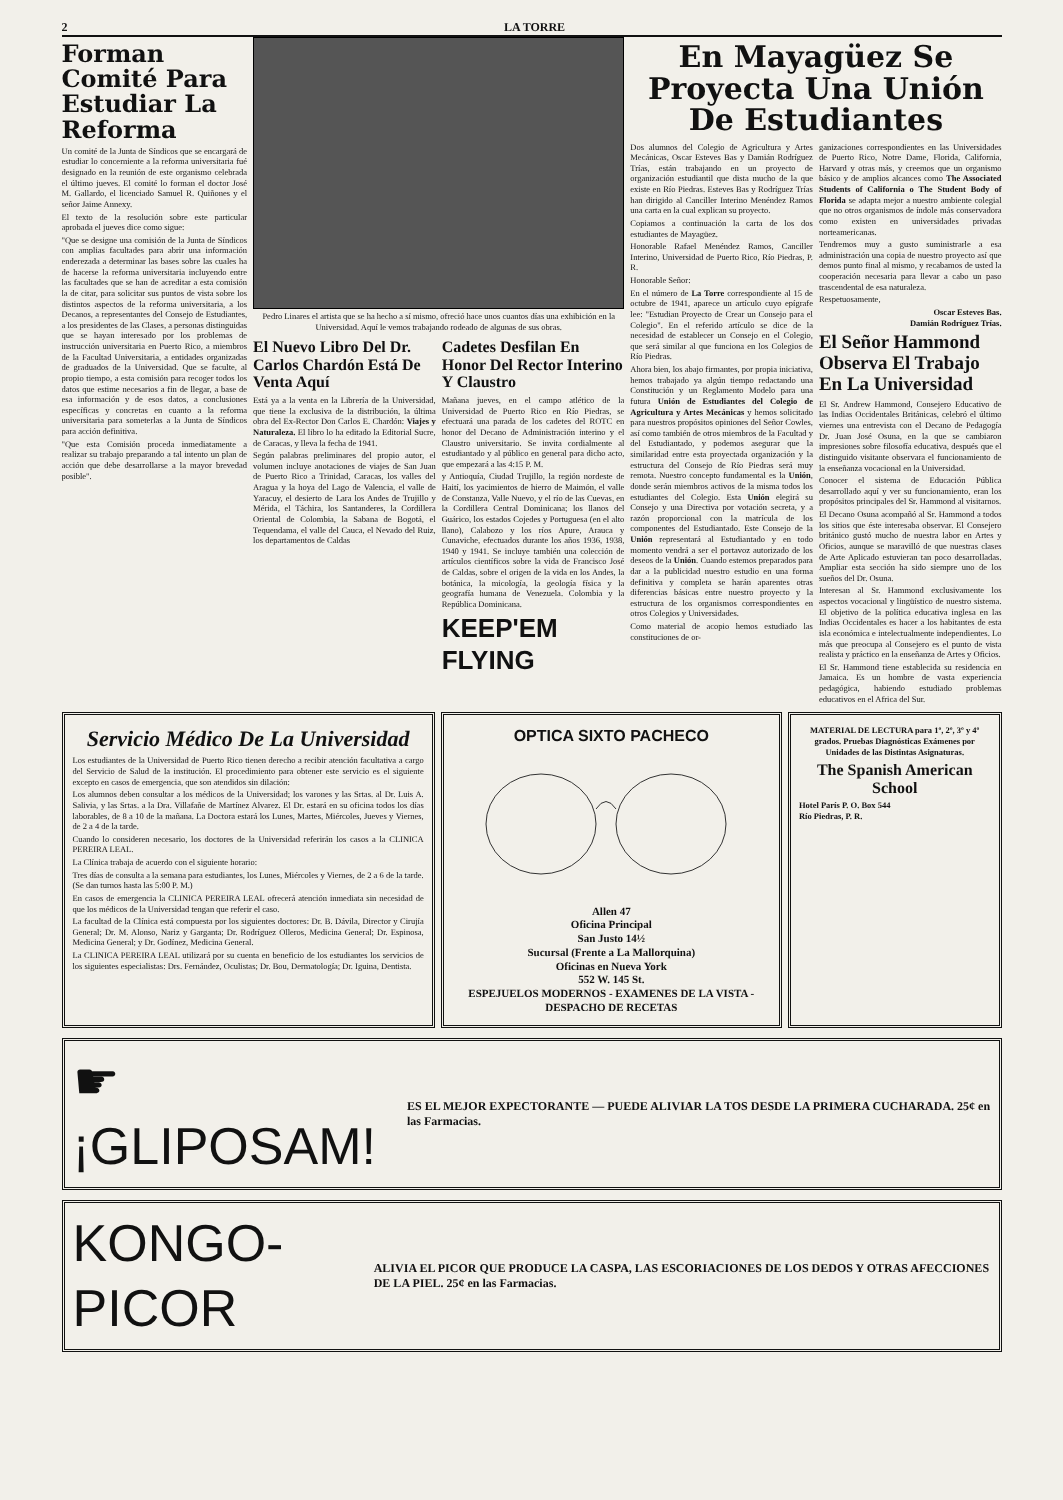2 LA TORRE
Forman Comité Para Estudiar La Reforma
Un comité de la Junta de Síndicos que se encargará de estudiar lo concerniente a la reforma universitaria fué designado en la reunión de este organismo celebrada el último jueves. El comité lo forman el doctor José M. Gallardo, el licenciado Samuel R. Quiñones y el señor Jaime Annexy.
El texto de la resolución sobre este particular aprobada el jueves dice como sigue:
"Que se designe una comisión de la Junta de Síndicos con amplias facultades para abrir una información enderezada a determinar las bases sobre las cuales ha de hacerse la reforma universitaria incluyendo entre las facultades que se han de acreditar a esta comisión la de citar, para solicitar sus puntos de vista sobre los distintos aspectos de la reforma universitaria, a los Decanos, a representantes del Consejo de Estudiantes, a los presidentes de las Clases, a personas distinguidas que se hayan interesado por los problemas de instrucción universitaria en Puerto Rico, a miembros de la Facultad Universitaria, a entidades organizadas de graduados de la Universidad. Que se faculte, al propio tiempo, a esta comisión para recoger todos los datos que estime necesarios a fin de llegar, a base de esa información y de esos datos, a conclusiones específicas y concretas en cuanto a la reforma universitaria para someterlas a la Junta de Síndicos para acción definitiva.
"Que esta Comisión proceda inmediatamente a realizar su trabajo preparando a tal intento un plan de acción que debe desarrollarse a la mayor brevedad posible".
Pedro Linares el artista que se ha hecho a sí mismo, ofreció hace unos cuantos días una exhibición en la Universidad. Aquí le vemos trabajando rodeado de algunas de sus obras.
El Nuevo Libro Del Dr. Carlos Chardón Está De Venta Aquí
Está ya a la venta en la Librería de la Universidad, que tiene la exclusiva de la distribución, la última obra del Ex-Rector Don Carlos E. Chardón: Viajes y Naturaleza. El libro lo ha editado la Editorial Sucre, de Caracas, y lleva la fecha de 1941.
Según palabras preliminares del propio autor, el volumen incluye anotaciones de viajes de San Juan de Puerto Rico a Trinidad, Caracas, los valles del Aragua y la hoya del Lago de Valencia, el valle de Yaracuy, el desierto de Lara los Andes de Trujillo y Mérida, el Táchira, los Santanderes, la Cordillera Oriental de Colombia, la Sabana de Bogotá, el Tequendama, el valle del Cauca, el Nevado del Ruiz, los departamentos de Caldas
Cadetes Desfilan En Honor Del Rector Interino Y Claustro
Mañana jueves, en el campo atlético de la Universidad de Puerto Rico en Río Piedras, se efectuará una parada de los cadetes del ROTC en honor del Decano de Administración interino y el Claustro universitario. Se invita cordialmente al estudiantado y al público en general para dicho acto, que empezará a las 4:15 P. M.
y Antioquía, Ciudad Trujillo, la región nordeste de Haití, los yacimientos de hierro de Maimón, el valle de Constanza, Valle Nuevo, y el río de las Cuevas, en la Cordillera Central Dominicana; los llanos del Guárico, los estados Cojedes y Portuguesa (en el alto llano), Calabozo y los ríos Apure, Arauca y Cunaviche, efectuados durante los años 1936, 1938, 1940 y 1941. Se incluye también una colección de artículos científicos sobre la vida de Francisco José de Caldas, sobre el origen de la vida en los Andes, la botánica, la micología, la geología física y la geografía humana de Venezuela. Colombia y la República Dominicana.
KEEP'EM FLYING
En Mayagüez Se Proyecta Una Unión De Estudiantes
Dos alumnos del Colegio de Agricultura y Artes Mecánicas, Oscar Esteves Bas y Damián Rodríguez Trías, están trabajando en un proyecto de organización estudiantil que dista mucho de la que existe en Río Piedras. Esteves Bas y Rodríguez Trías han dirigido al Canciller Interino Menéndez Ramos una carta en la cual explican su proyecto.
Copiamos a continuación la carta de los dos estudiantes de Mayagüez.
Honorable Rafael Menéndez Ramos, Canciller Interino, Universidad de Puerto Rico, Río Piedras, P. R.
Honorable Señor:
En el número de La Torre correspondiente al 15 de octubre de 1941, aparece un artículo cuyo epígrafe lee: "Estudian Proyecto de Crear un Consejo para el Colegio". En el referido artículo se dice de la necesidad de establecer un Consejo en el Colegio, que será similar al que funciona en los Colegios de Río Piedras.
Ahora bien, los abajo firmantes, por propia iniciativa, hemos trabajado ya algún tiempo redactando una Constitución y un Reglamento Modelo para una futura Unión de Estudiantes del Colegio de Agricultura y Artes Mecánicas y hemos solicitado para nuestros propósitos opiniones del Señor Cowles, así como también de otros miembros de la Facultad y del Estudiantado, y podemos asegurar que la similaridad entre esta proyectada organización y la estructura del Consejo de Río Piedras será muy remota. Nuestro concepto fundamental es la Unión, donde serán miembros activos de la misma todos los estudiantes del Colegio. Esta Unión elegirá su Consejo y una Directiva por votación secreta, y a razón proporcional con la matrícula de los componentes del Estudiantado. Este Consejo de la Unión representará al Estudiantado y en todo momento vendrá a ser el portavoz autorizado de los deseos de la Unión. Cuando estemos preparados para dar a la publicidad nuestro estudio en una forma definitiva y completa se harán aparentes otras diferencias básicas entre nuestro proyecto y la estructura de los organismos correspondientes en otros Colegios y Universidades.
Como material de acopio hemos estudiado las constituciones de or-
ganizaciones correspondientes en las Universidades de Puerto Rico, Notre Dame, Florida, California, Harvard y otras más, y creemos que un organismo básico y de amplios alcances como The Associated Students of California o The Student Body of Florida se adapta mejor a nuestro ambiente colegial que no otros organismos de índole más conservadora como existen en universidades privadas norteamericanas.
Tendremos muy a gusto suministrarle a esa administración una copia de nuestro proyecto así que demos punto final al mismo, y recabamos de usted la cooperación necesaria para llevar a cabo un paso trascendental de esa naturaleza.
Respetuosamente,
Oscar Esteves Bas.
Damián Rodríguez Trías.
El Señor Hammond Observa El Trabajo En La Universidad
El Sr. Andrew Hammond, Consejero Educativo de las Indias Occidentales Británicas, celebró el último viernes una entrevista con el Decano de Pedagogía Dr. Juan José Osuna, en la que se cambiaron impresiones sobre filosofía educativa, después que el distinguido visitante observara el funcionamiento de la enseñanza vocacional en la Universidad.
Conocer el sistema de Educación Pública desarrollado aquí y ver su funcionamiento, eran los propósitos principales del Sr. Hammond al visitarnos.
El Decano Osuna acompañó al Sr. Hammond a todos los sitios que éste interesaba observar. El Consejero británico gustó mucho de nuestra labor en Artes y Oficios, aunque se maravilló de que nuestras clases de Arte Aplicado estuvieran tan poco desarrolladas. Ampliar esta sección ha sido siempre uno de los sueños del Dr. Osuna.
Interesan al Sr. Hammond exclusivamente los aspectos vocacional y lingüístico de nuestro sistema. El objetivo de la política educativa inglesa en las Indias Occidentales es hacer a los habitantes de esta isla económica e intelectualmente independientes. Lo más que preocupa al Consejero es el punto de vista realista y práctico en la enseñanza de Artes y Oficios.
El Sr. Hammond tiene establecida su residencia en Jamaica. Es un hombre de vasta experiencia pedagógica, habiendo estudiado problemas educativos en el Africa del Sur.
Servicio Médico De La Universidad
Los estudiantes de la Universidad de Puerto Rico tienen derecho a recibir atención facultativa a cargo del Servicio de Salud de la institución. El procedimiento para obtener este servicio es el siguiente excepto en casos de emergencia, que son atendidos sin dilación:
Los alumnos deben consultar a los médicos de la Universidad; los varones y las Srtas. al Dr. Luis A. Salivia, y las Srtas. a la Dra. Villafañe de Martínez Alvarez. El Dr. estará en su oficina todos los días laborables, de 8 a 10 de la mañana. La Doctora estará los Lunes, Martes, Miércoles, Jueves y Viernes, de 2 a 4 de la tarde.
Cuando lo consideren necesario, los doctores de la Universidad referirán los casos a la CLINICA PEREIRA LEAL.
La Clínica trabaja de acuerdo con el siguiente horario:
Tres días de consulta a la semana para estudiantes, los Lunes, Miércoles y Viernes, de 2 a 6 de la tarde. (Se dan turnos hasta las 5:00 P. M.)
En casos de emergencia la CLINICA PEREIRA LEAL ofrecerá atención inmediata sin necesidad de que los médicos de la Universidad tengan que referir el caso.
La facultad de la Clínica está compuesta por los siguientes doctores: Dr. B. Dávila, Director y Cirujía General; Dr. M. Alonso, Nariz y Garganta; Dr. Rodríguez Olleros, Medicina General; Dr. Espinosa, Medicina General; y Dr. Godínez, Medicina General.
La CLINICA PEREIRA LEAL utilizará por su cuenta en beneficio de los estudiantes los servicios de los siguientes especialistas: Drs. Fernández, Oculistas; Dr. Bou, Dermatología; Dr. Iguina, Dentista.
OPTICA SIXTO PACHECO
Allen 47
Oficina Principal
San Justo 14½
Sucursal (Frente a La Mallorquina)
Oficinas en Nueva York
552 W. 145 St.
ESPEJUELOS MODERNOS - EXAMENES DE LA VISTA - DESPACHO DE RECETAS
MATERIAL DE LECTURA para 1º, 2º, 3º y 4º grados. Pruebas Diagnósticas Exámenes por Unidades de las Distintas Asignaturas.
The Spanish American School
Hotel París P. O. Box 544
Río Piedras, P. R.
☛ ¡GLIPOSAM! ES EL MEJOR EXPECTORANTE — PUEDE ALIVIAR LA TOS DESDE LA PRIMERA CUCHARADA. 25¢ en las Farmacias.
KONGO-PICOR ALIVIA EL PICOR QUE PRODUCE LA CASPA, LAS ESCORIACIONES DE LOS DEDOS Y OTRAS AFECCIONES DE LA PIEL. 25¢ en las Farmacias.